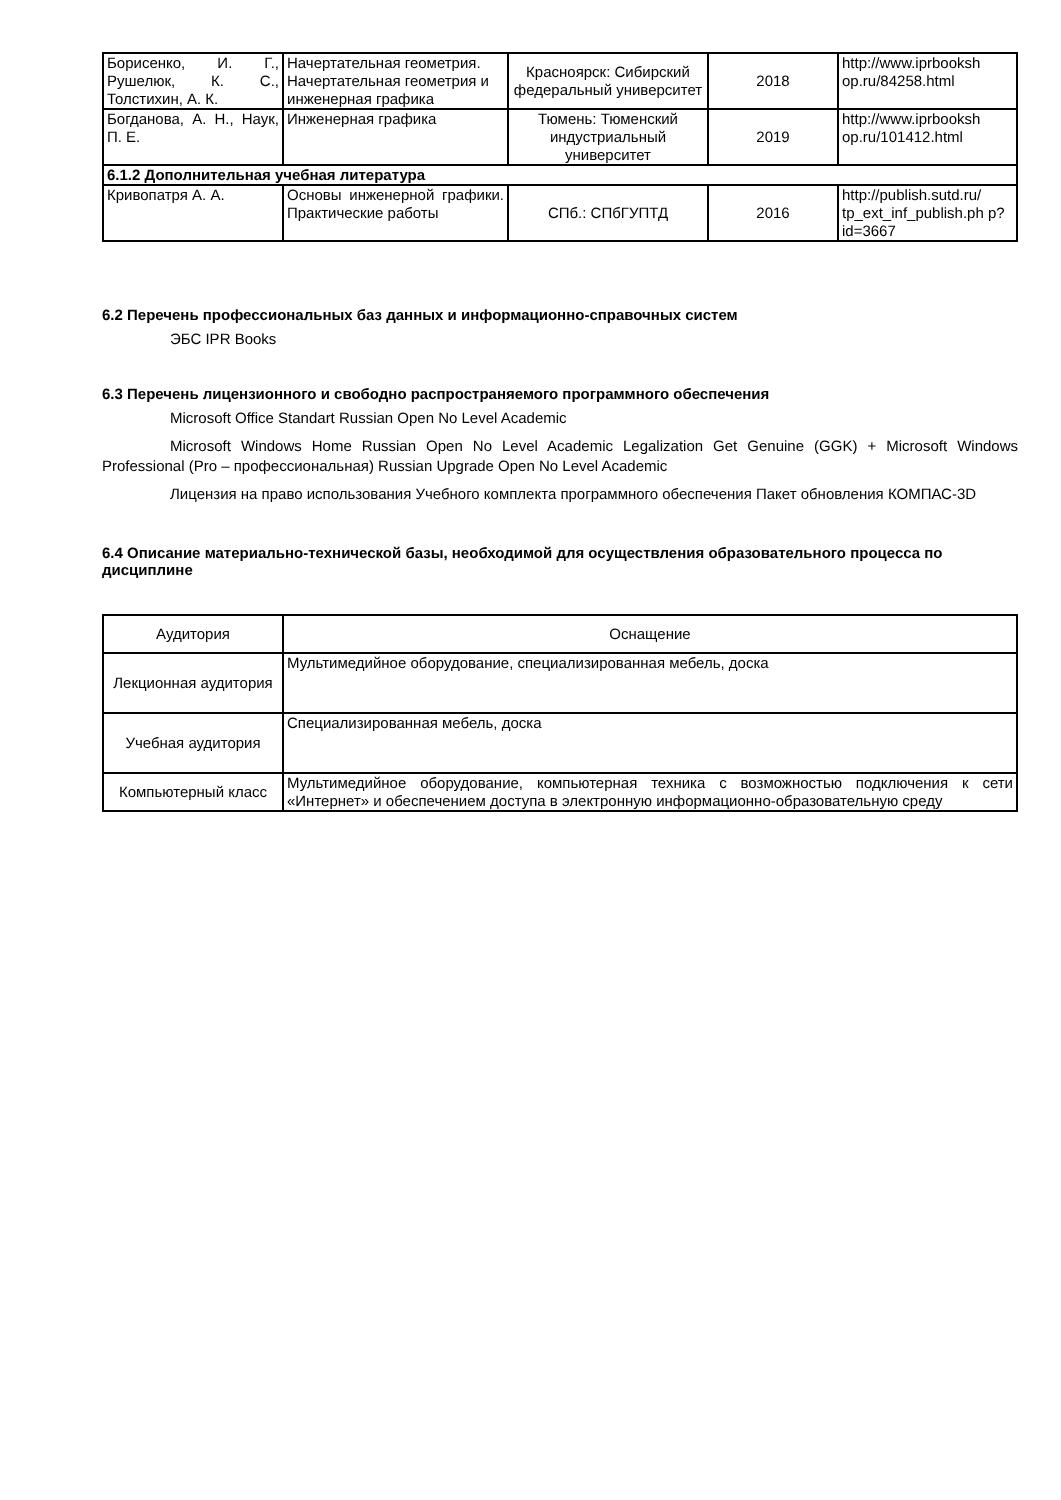| Борисенко, И. Г., Рушелюк, К. С., Толстихин, А. К. | Начертательная геометрия. Начертательная геометрия и инженерная графика | Красноярск: Сибирский федеральный университет | 2018 | http://www.iprbooksh op.ru/84258.html |
| Богданова, А. Н., Наук, П. Е. | Инженерная графика | Тюмень: Тюменский индустриальный университет | 2019 | http://www.iprbooksh op.ru/101412.html |
| 6.1.2 Дополнительная учебная литература | | | | |
| Кривопатря А. А. | Основы инженерной графики. Практические работы | СПб.: СПбГУПТД | 2016 | http://publish.sutd.ru/ tp_ext_inf_publish.ph p?id=3667 |
6.2 Перечень профессиональных баз данных и информационно-справочных систем
ЭБС IPR Books
6.3 Перечень лицензионного и свободно распространяемого программного обеспечения
Microsoft Office Standart Russian Open No Level Academic
Microsoft Windows Home Russian Open No Level Academic Legalization Get Genuine (GGK) + Microsoft Windows Professional (Pro – профессиональная) Russian Upgrade Open No Level Academic
Лицензия на право использования Учебного комплекта программного обеспечения Пакет обновления КОМПАС-3D
6.4 Описание материально-технической базы, необходимой для осуществления образовательного процесса по дисциплине
| Аудитория | Оснащение |
| --- | --- |
| Лекционная аудитория | Мультимедийное оборудование, специализированная мебель, доска |
| Учебная аудитория | Специализированная мебель, доска |
| Компьютерный класс | Мультимедийное оборудование, компьютерная техника с возможностью подключения к сети «Интернет» и обеспечением доступа в электронную информационно-образовательную среду |